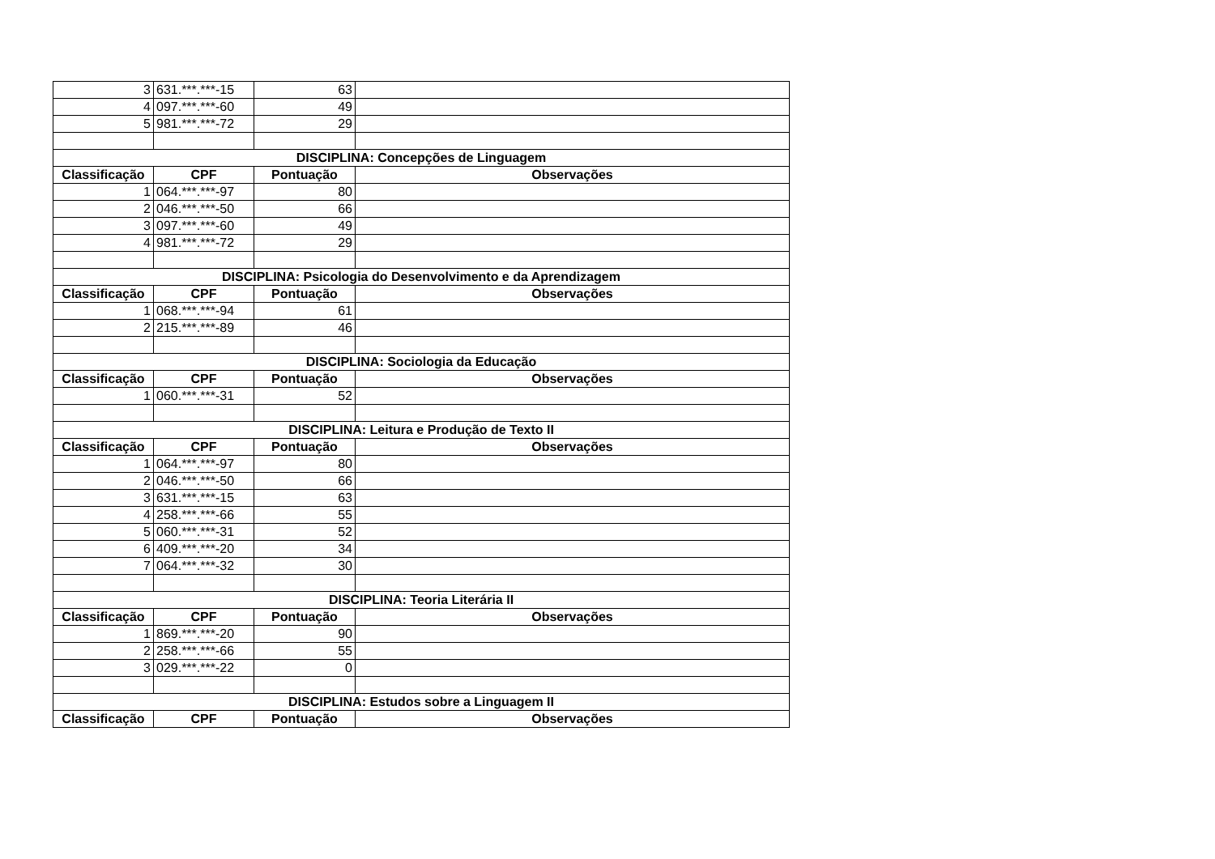| 3 | 631.***.***-15 | 63 | |
| 4 | 097.***.***-60 | 49 | |
| 5 | 981.***.***-72 | 29 | |
| DISCIPLINA: Concepções de Linguagem | | | |
| Classificação | CPF | Pontuação | Observações |
| 1 | 064.***.***-97 | 80 | |
| 2 | 046.***.***-50 | 66 | |
| 3 | 097.***.***-60 | 49 | |
| 4 | 981.***.***-72 | 29 | |
| DISCIPLINA: Psicologia do Desenvolvimento e da Aprendizagem | | | |
| Classificação | CPF | Pontuação | Observações |
| 1 | 068.***.***-94 | 61 | |
| 2 | 215.***.***-89 | 46 | |
| DISCIPLINA: Sociologia da Educação | | | |
| Classificação | CPF | Pontuação | Observações |
| 1 | 060.***.***-31 | 52 | |
| DISCIPLINA: Leitura e Produção de Texto II | | | |
| Classificação | CPF | Pontuação | Observações |
| 1 | 064.***.***-97 | 80 | |
| 2 | 046.***.***-50 | 66 | |
| 3 | 631.***.***-15 | 63 | |
| 4 | 258.***.***-66 | 55 | |
| 5 | 060.***.***-31 | 52 | |
| 6 | 409.***.***-20 | 34 | |
| 7 | 064.***.***-32 | 30 | |
| DISCIPLINA: Teoria Literária II | | | |
| Classificação | CPF | Pontuação | Observações |
| 1 | 869.***.***-20 | 90 | |
| 2 | 258.***.***-66 | 55 | |
| 3 | 029.***.***-22 | 0 | |
| DISCIPLINA: Estudos sobre a Linguagem II | | | |
| Classificação | CPF | Pontuação | Observações |